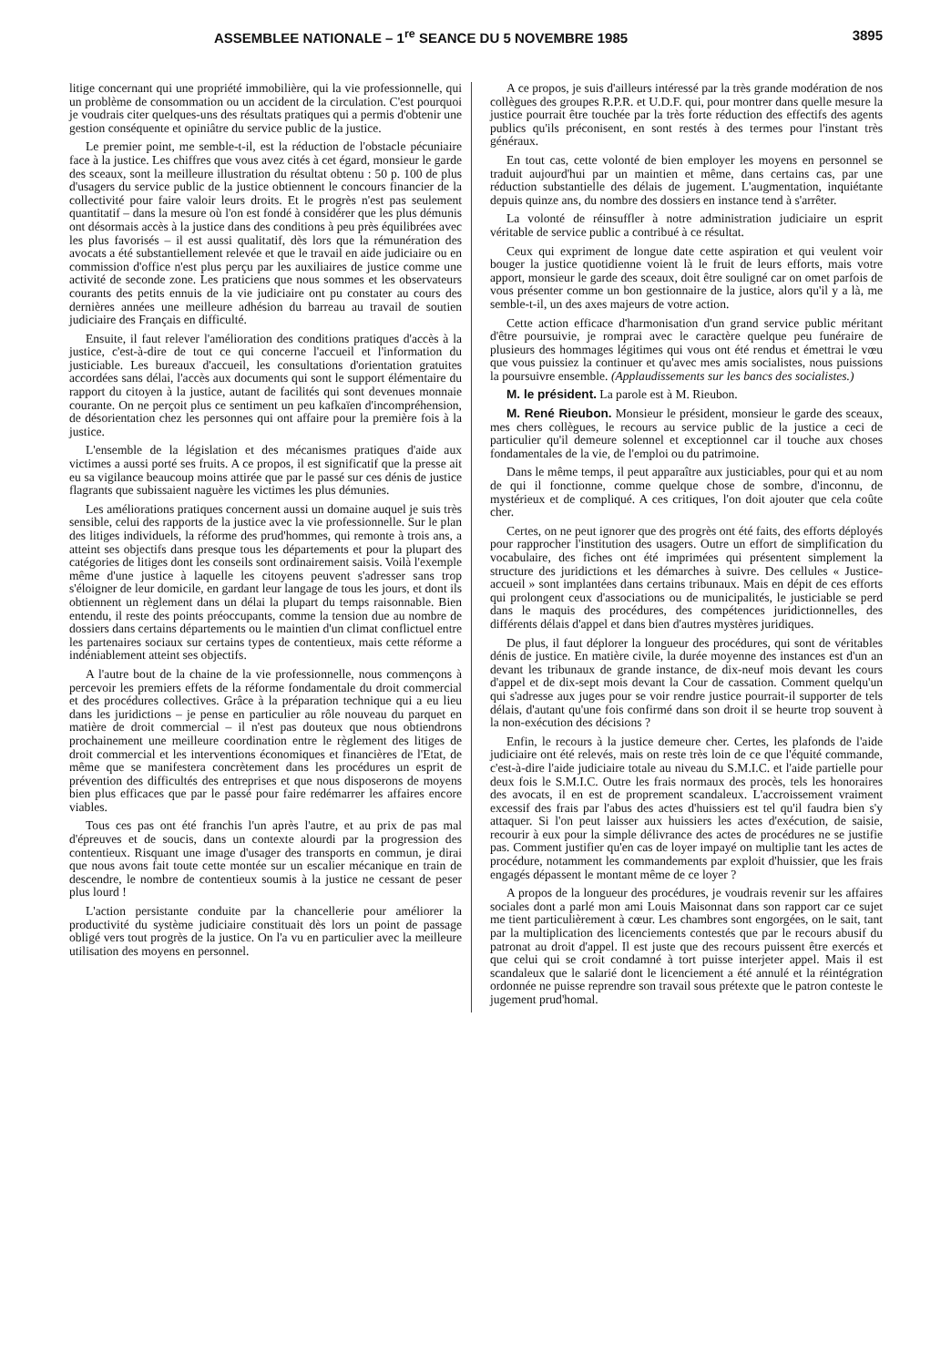ASSEMBLEE NATIONALE – 1<sup>re</sup> SEANCE DU 5 NOVEMBRE 1985 3895
litige concernant qui une propriété immobilière, qui la vie professionnelle, qui un problème de consommation ou un accident de la circulation. C'est pourquoi je voudrais citer quelques-uns des résultats pratiques qui a permis d'obtenir une gestion conséquente et opiniâtre du service public de la justice.
Le premier point, me semble-t-il, est la réduction de l'obstacle pécuniaire face à la justice. Les chiffres que vous avez cités à cet égard, monsieur le garde des sceaux, sont la meilleure illustration du résultat obtenu : 50 p. 100 de plus d'usagers du service public de la justice obtiennent le concours financier de la collectivité pour faire valoir leurs droits. Et le progrès n'est pas seulement quantitatif – dans la mesure où l'on est fondé à considérer que les plus démunis ont désormais accès à la justice dans des conditions à peu près équilibrées avec les plus favorisés – il est aussi qualitatif, dès lors que la rémunération des avocats a été substantiellement relevée et que le travail en aide judiciaire ou en commission d'office n'est plus perçu par les auxiliaires de justice comme une activité de seconde zone. Les praticiens que nous sommes et les observateurs courants des petits ennuis de la vie judiciaire ont pu constater au cours des dernières années une meilleure adhésion du barreau au travail de soutien judiciaire des Français en difficulté.
Ensuite, il faut relever l'amélioration des conditions pratiques d'accès à la justice, c'est-à-dire de tout ce qui concerne l'accueil et l'information du justiciable. Les bureaux d'accueil, les consultations d'orientation gratuites accordées sans délai, l'accès aux documents qui sont le support élémentaire du rapport du citoyen à la justice, autant de facilités qui sont devenues monnaie courante. On ne perçoit plus ce sentiment un peu kafkaïen d'incompréhension, de désorientation chez les personnes qui ont affaire pour la première fois à la justice.
L'ensemble de la législation et des mécanismes pratiques d'aide aux victimes a aussi porté ses fruits. A ce propos, il est significatif que la presse ait eu sa vigilance beaucoup moins attirée que par le passé sur ces dénis de justice flagrants que subissaient naguère les victimes les plus démunies.
Les améliorations pratiques concernent aussi un domaine auquel je suis très sensible, celui des rapports de la justice avec la vie professionnelle. Sur le plan des litiges individuels, la réforme des prud'hommes, qui remonte à trois ans, a atteint ses objectifs dans presque tous les départements et pour la plupart des catégories de litiges dont les conseils sont ordinairement saisis. Voilà l'exemple même d'une justice à laquelle les citoyens peuvent s'adresser sans trop s'éloigner de leur domicile, en gardant leur langage de tous les jours, et dont ils obtiennent un règlement dans un délai la plupart du temps raisonnable. Bien entendu, il reste des points préoccupants, comme la tension due au nombre de dossiers dans certains départements ou le maintien d'un climat conflictuel entre les partenaires sociaux sur certains types de contentieux, mais cette réforme a indéniablement atteint ses objectifs.
A l'autre bout de la chaine de la vie professionnelle, nous commençons à percevoir les premiers effets de la réforme fondamentale du droit commercial et des procédures collectives. Grâce à la préparation technique qui a eu lieu dans les juridictions – je pense en particulier au rôle nouveau du parquet en matière de droit commercial – il n'est pas douteux que nous obtiendrons prochainement une meilleure coordination entre le règlement des litiges de droit commercial et les interventions économiques et financières de l'Etat, de même que se manifestera concrètement dans les procédures un esprit de prévention des difficultés des entreprises et que nous disposerons de moyens bien plus efficaces que par le passé pour faire redémarrer les affaires encore viables.
Tous ces pas ont été franchis l'un après l'autre, et au prix de pas mal d'épreuves et de soucis, dans un contexte alourdi par la progression des contentieux. Risquant une image d'usager des transports en commun, je dirai que nous avons fait toute cette montée sur un escalier mécanique en train de descendre, le nombre de contentieux soumis à la justice ne cessant de peser plus lourd !
L'action persistante conduite par la chancellerie pour améliorer la productivité du système judiciaire constituait dès lors un point de passage obligé vers tout progrès de la justice. On l'a vu en particulier avec la meilleure utilisation des moyens en personnel.
A ce propos, je suis d'ailleurs intéressé par la très grande modération de nos collègues des groupes R.P.R. et U.D.F. qui, pour montrer dans quelle mesure la justice pourrait être touchée par la très forte réduction des effectifs des agents publics qu'ils préconisent, en sont restés à des termes pour l'instant très généraux.
En tout cas, cette volonté de bien employer les moyens en personnel se traduit aujourd'hui par un maintien et même, dans certains cas, par une réduction substantielle des délais de jugement. L'augmentation, inquiétante depuis quinze ans, du nombre des dossiers en instance tend à s'arrêter.
La volonté de réinsuffler à notre administration judiciaire un esprit véritable de service public a contribué à ce résultat.
Ceux qui expriment de longue date cette aspiration et qui veulent voir bouger la justice quotidienne voient là le fruit de leurs efforts, mais votre apport, monsieur le garde des sceaux, doit être souligné car on omet parfois de vous présenter comme un bon gestionnaire de la justice, alors qu'il y a là, me semble-t-il, un des axes majeurs de votre action.
Cette action efficace d'harmonisation d'un grand service public méritant d'être poursuivie, je romprai avec le caractère quelque peu funéraire de plusieurs des hommages légitimes qui vous ont été rendus et émettrai le vœu que vous puissiez la continuer et qu'avec mes amis socialistes, nous puissions la poursuivre ensemble. (Applaudissements sur les bancs des socialistes.)
M. le président. La parole est à M. Rieubon.
M. René Rieubon. Monsieur le président, monsieur le garde des sceaux, mes chers collègues, le recours au service public de la justice a ceci de particulier qu'il demeure solennel et exceptionnel car il touche aux choses fondamentales de la vie, de l'emploi ou du patrimoine.
Dans le même temps, il peut apparaître aux justiciables, pour qui et au nom de qui il fonctionne, comme quelque chose de sombre, d'inconnu, de mystérieux et de compliqué. A ces critiques, l'on doit ajouter que cela coûte cher.
Certes, on ne peut ignorer que des progrès ont été faits, des efforts déployés pour rapprocher l'institution des usagers. Outre un effort de simplification du vocabulaire, des fiches ont été imprimées qui présentent simplement la structure des juridictions et les démarches à suivre. Des cellules « Justice-accueil » sont implantées dans certains tribunaux. Mais en dépit de ces efforts qui prolongent ceux d'associations ou de municipalités, le justiciable se perd dans le maquis des procédures, des compétences juridictionnelles, des différents délais d'appel et dans bien d'autres mystères juridiques.
De plus, il faut déplorer la longueur des procédures, qui sont de véritables dénis de justice. En matière civile, la durée moyenne des instances est d'un an devant les tribunaux de grande instance, de dix-neuf mois devant les cours d'appel et de dix-sept mois devant la Cour de cassation. Comment quelqu'un qui s'adresse aux juges pour se voir rendre justice pourrait-il supporter de tels délais, d'autant qu'une fois confirmé dans son droit il se heurte trop souvent à la non-exécution des décisions ?
Enfin, le recours à la justice demeure cher. Certes, les plafonds de l'aide judiciaire ont été relevés, mais on reste très loin de ce que l'équité commande, c'est-à-dire l'aide judiciaire totale au niveau du S.M.I.C. et l'aide partielle pour deux fois le S.M.I.C. Outre les frais normaux des procès, tels les honoraires des avocats, il en est de proprement scandaleux. L'accroissement vraiment excessif des frais par l'abus des actes d'huissiers est tel qu'il faudra bien s'y attaquer. Si l'on peut laisser aux huissiers les actes d'exécution, de saisie, recourir à eux pour la simple délivrance des actes de procédures ne se justifie pas. Comment justifier qu'en cas de loyer impayé on multiplie tant les actes de procédure, notamment les commandements par exploit d'huissier, que les frais engagés dépassent le montant même de ce loyer ?
A propos de la longueur des procédures, je voudrais revenir sur les affaires sociales dont a parlé mon ami Louis Maisonnat dans son rapport car ce sujet me tient particulièrement à cœur. Les chambres sont engorgées, on le sait, tant par la multiplication des licenciements contestés que par le recours abusif du patronat au droit d'appel. Il est juste que des recours puissent être exercés et que celui qui se croit condamné à tort puisse interjeter appel. Mais il est scandaleux que le salarié dont le licenciement a été annulé et la réintégration ordonnée ne puisse reprendre son travail sous prétexte que le patron conteste le jugement prud'homal.